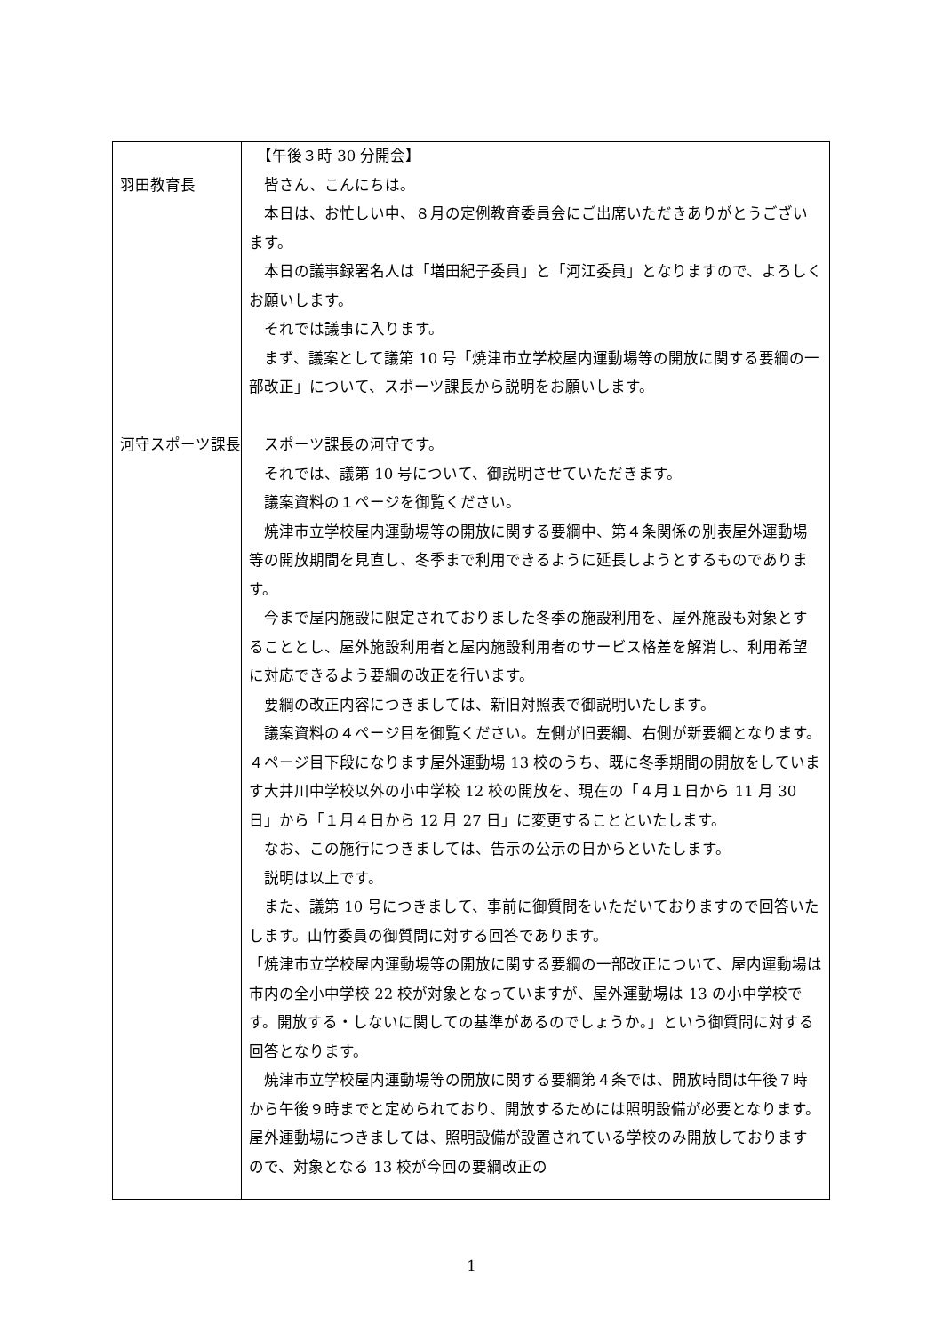| 羽田教育長 河守スポーツ課長 | 【午後３時 30 分開会】 皆さん、こんにちは。 本日は、お忙しい中、８月の定例教育委員会にご出席いただきありがとうございます。 本日の議事録署名人は「増田紀子委員」と「河江委員」となりますので、よろしくお願いします。 それでは議事に入ります。 まず、議案として議第 10 号「焼津市立学校屋内運動場等の開放に関する要綱の一部改正」について、スポーツ課長から説明をお願いします。 スポーツ課長の河守です。 それでは、議第 10 号について、御説明させていただきます。 議案資料の１ページを御覧ください。 焼津市立学校屋内運動場等の開放に関する要綱中、第４条関係の別表屋外運動場等の開放期間を見直し、冬季まで利用できるように延長しようとするものであります。 今まで屋内施設に限定されておりました冬季の施設利用を、屋外施設も対象とすることとし、屋外施設利用者と屋内施設利用者のサービス格差を解消し、利用希望に対応できるよう要綱の改正を行います。 要綱の改正内容につきましては、新旧対照表で御説明いたします。 議案資料の４ページ目を御覧ください。左側が旧要綱、右側が新要綱となります。４ページ目下段になります屋外運動場 13 校のうち、既に冬季期間の開放をしています大井川中学校以外の小中学校 12 校の開放を、現在の「４月１日から 11 月 30 日」から「１月４日から 12 月 27 日」に変更することといたします。 なお、この施行につきましては、告示の公示の日からといたします。 説明は以上です。 また、議第 10 号につきまして、事前に御質問をいただいておりますので回答いたします。山竹委員の御質問に対する回答であります。 「焼津市立学校屋内運動場等の開放に関する要綱の一部改正について、屋内運動場は市内の全小中学校 22 校が対象となっていますが、屋外運動場は 13 の小中学校です。開放する・しないに関しての基準があるのでしょうか。」という御質問に対する回答となります。 焼津市立学校屋内運動場等の開放に関する要綱第４条では、開放時間は午後７時から午後９時までと定められており、開放するためには照明設備が必要となります。屋外運動場につきましては、照明設備が設置されている学校のみ開放しておりますので、対象となる 13 校が今回の要綱改正の |
1